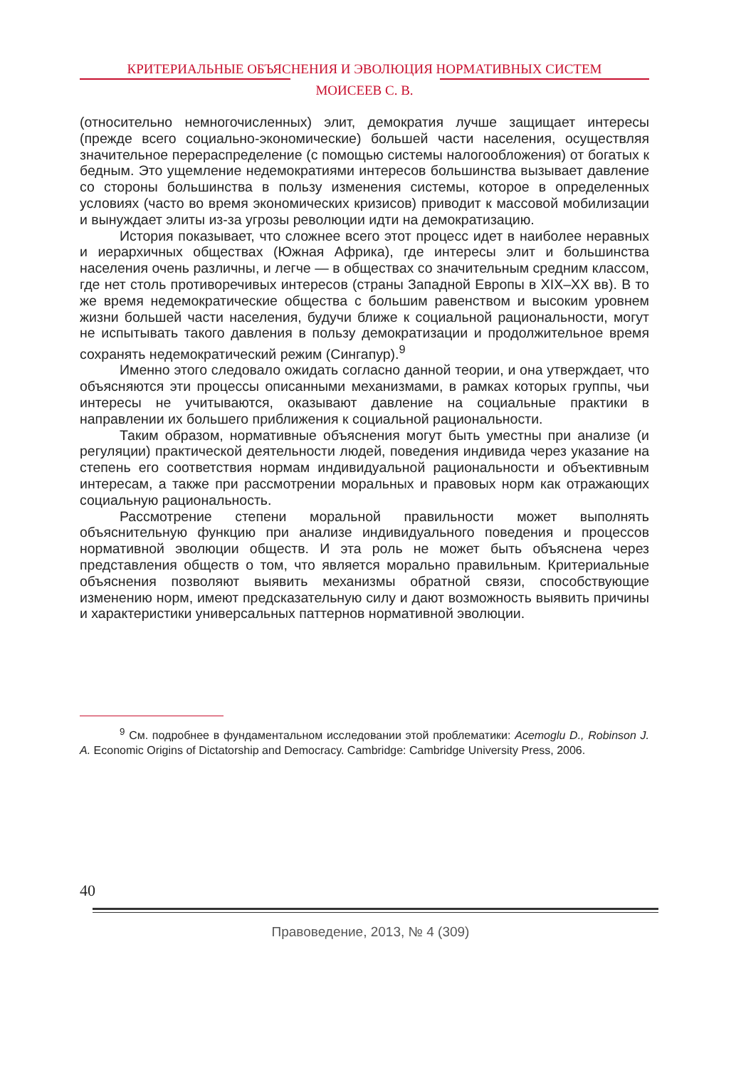КРИТЕРИАЛЬНЫЕ ОБЪЯСНЕНИЯ И ЭВОЛЮЦИЯ НОРМАТИВНЫХ СИСТЕМ
МОИСЕЕВ С. В.
(относительно немногочисленных) элит, демократия лучше защищает интересы (прежде всего социально-экономические) большей части населения, осуществляя значительное перераспределение (с помощью системы налогообложения) от богатых к бедным. Это ущемление недемократиями интересов большинства вызывает давление со стороны большинства в пользу изменения системы, которое в определенных условиях (часто во время экономических кризисов) приводит к массовой мобилизации и вынуждает элиты из-за угрозы революции идти на демократизацию.
История показывает, что сложнее всего этот процесс идет в наиболее неравных и иерархичных обществах (Южная Африка), где интересы элит и большинства населения очень различны, и легче — в обществах со значительным средним классом, где нет столь противоречивых интересов (страны Западной Европы в XIX–XX вв). В то же время недемократические общества с большим равенством и высоким уровнем жизни большей части населения, будучи ближе к социальной рациональности, могут не испытывать такого давления в пользу демократизации и продолжительное время сохранять недемократический режим (Сингапур).<sup>9</sup>
Именно этого следовало ожидать согласно данной теории, и она утверждает, что объясняются эти процессы описанными механизмами, в рамках которых группы, чьи интересы не учитываются, оказывают давление на социальные практики в направлении их большего приближения к социальной рациональности.
Таким образом, нормативные объяснения могут быть уместны при анализе (и регуляции) практической деятельности людей, поведения индивида через указание на степень его соответствия нормам индивидуальной рациональности и объективным интересам, а также при рассмотрении моральных и правовых норм как отражающих социальную рациональность.
Рассмотрение степени моральной правильности может выполнять объяснительную функцию при анализе индивидуального поведения и процессов нормативной эволюции обществ. И эта роль не может быть объяснена через представления обществ о том, что является морально правильным. Критериальные объяснения позволяют выявить механизмы обратной связи, способствующие изменению норм, имеют предсказательную силу и дают возможность выявить причины и характеристики универсальных паттернов нормативной эволюции.
<sup>9</sup> См. подробнее в фундаментальном исследовании этой проблематики: Acemoglu D., Robinson J. A. Economic Origins of Dictatorship and Democracy. Cambridge: Cambridge University Press, 2006.
40
Правоведение, 2013, № 4 (309)